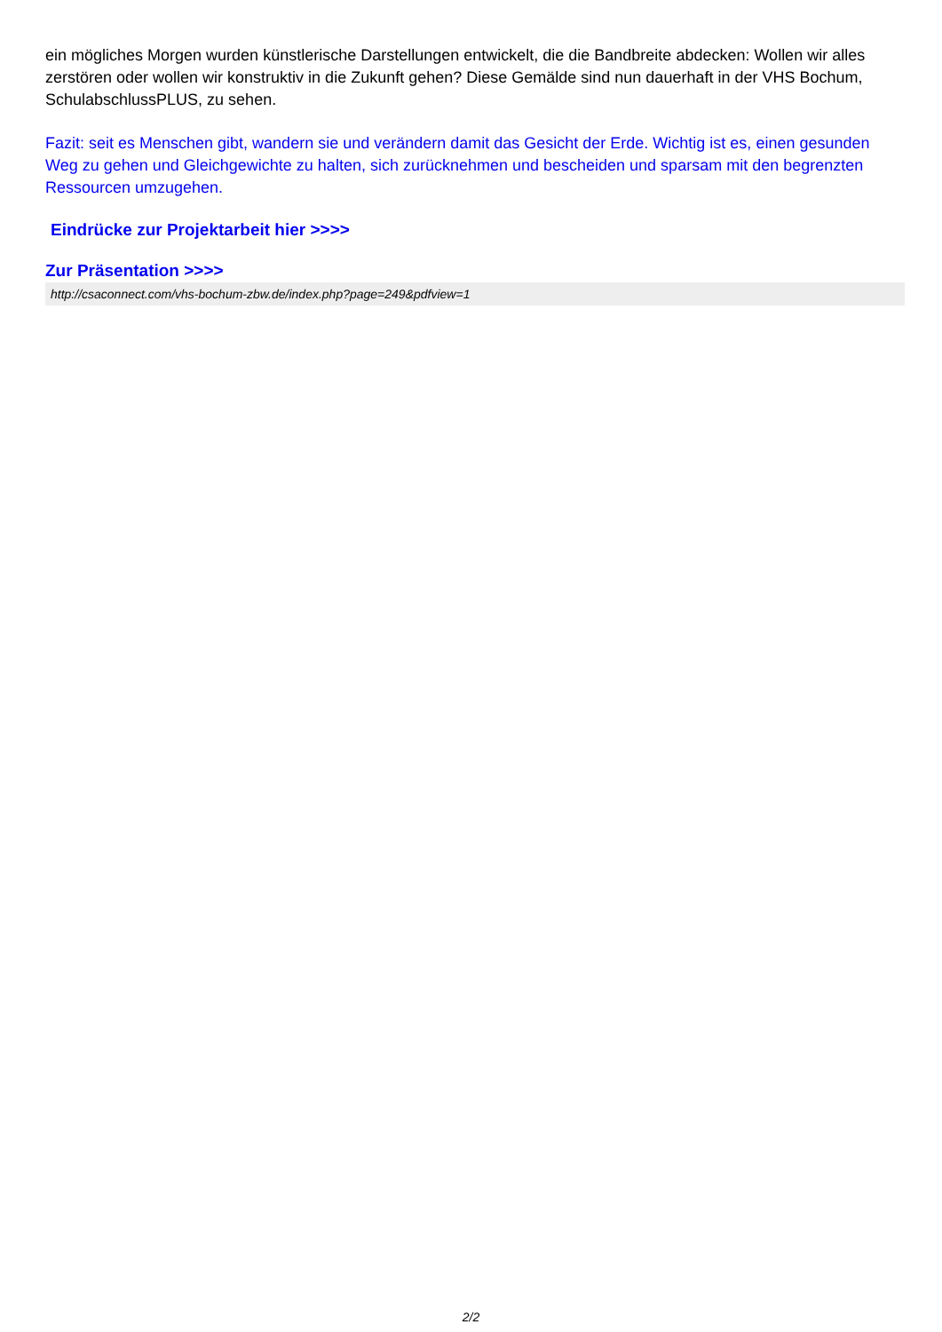ein mögliches Morgen wurden künstlerische Darstellungen entwickelt, die die Bandbreite abdecken: Wollen wir alles zerstören oder wollen wir konstruktiv in die Zukunft gehen? Diese Gemälde sind nun dauerhaft in der VHS Bochum, SchulabschlussPLUS, zu sehen.
Fazit: seit es Menschen gibt, wandern sie und verändern damit das Gesicht der Erde. Wichtig ist es, einen gesunden Weg zu gehen und Gleichgewichte zu halten, sich zurücknehmen und bescheiden und sparsam mit den begrenzten Ressourcen umzugehen.
Eindrücke zur Projektarbeit hier >>>>
Zur Präsentation >>>>
http://csaconnect.com/vhs-bochum-zbw.de/index.php?page=249&pdfview=1
2/2